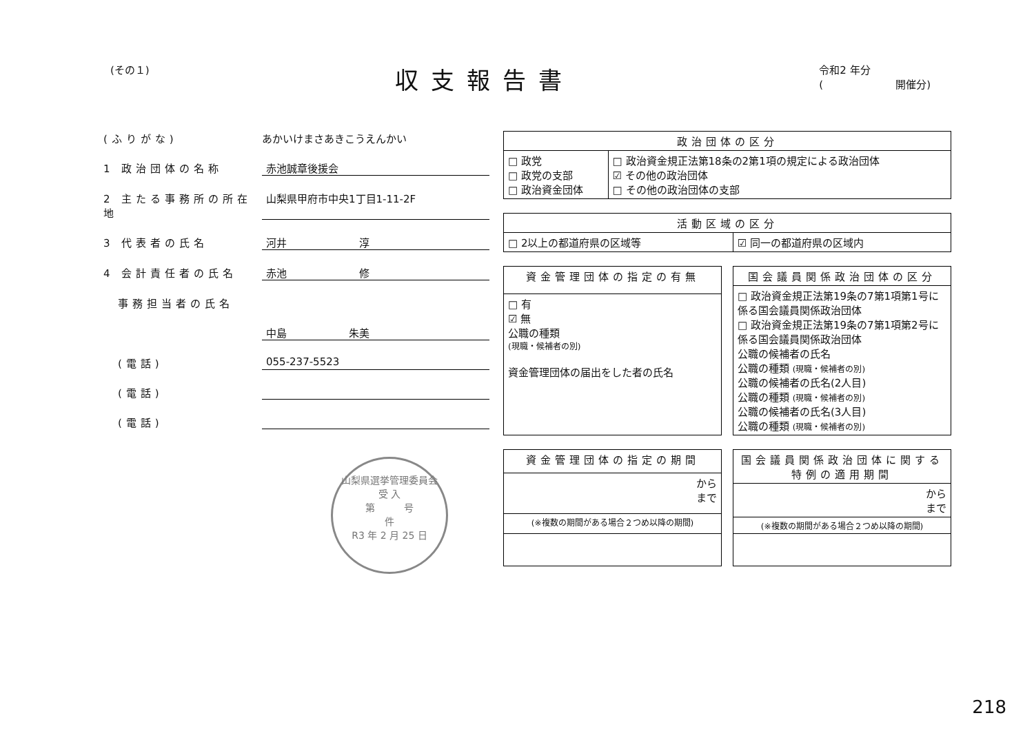(その１)
収支報告書
令和2 年分
(　　　　　　　開催分)
(ふりがな) あかいけまさあきこうえんかい
1 政治団体の名称 赤池誠章後援会
2 主たる事務所の所在地
山梨県甲府市中央1丁目1-11-2F
3 代表者の氏名 河井　　　　　　　淳
4 会計責任者の氏名 赤池　　　　　　　修
　事務担当者の氏名
中島　　　　　　朱美
　(電話) 055-237-5523
　(電話)
　(電話)
山梨県選挙管理委員会
受 入
第　　　号
件
R3 年 2 月 25 日
| 政治団体の区分 | |
| --- | --- |
| □ 政党 □ 政党の支部 □ 政治資金団体 | □ 政治資金規正法第18条の2第1項の規定による政治団体 ☑ その他の政治団体 □ その他の政治団体の支部 |
| 活動区域の区分 | |
| --- | --- |
| □ 2以上の都道府県の区域等 | ☑ 同一の都道府県の区域内 |
| 資金管理団体の指定の有無 |
| --- |
| □ 有 ☑ 無 公職の種類 (現職・候補者の別) 資金管理団体の届出をした者の氏名 |
| 国会議員関係政治団体の区分 |
| --- |
| □ 政治資金規正法第19条の7第1項第1号に係る国会議員関係政治団体 □ 政治資金規正法第19条の7第1項第2号に係る国会議員関係政治団体 公職の候補者の氏名 公職の種類 (現職・候補者の別) 公職の候補者の氏名(2人目) 公職の種類 (現職・候補者の別) 公職の候補者の氏名(3人目) 公職の種類 (現職・候補者の別) |
| 資金管理団体の指定の期間 |
| --- |
| から まで |
| (※複数の期間がある場合２つめ以降の期間) |
| 国会議員関係政治団体に関する特例の適用期間 |
| --- |
| から まで |
| (※複数の期間がある場合２つめ以降の期間) |
218